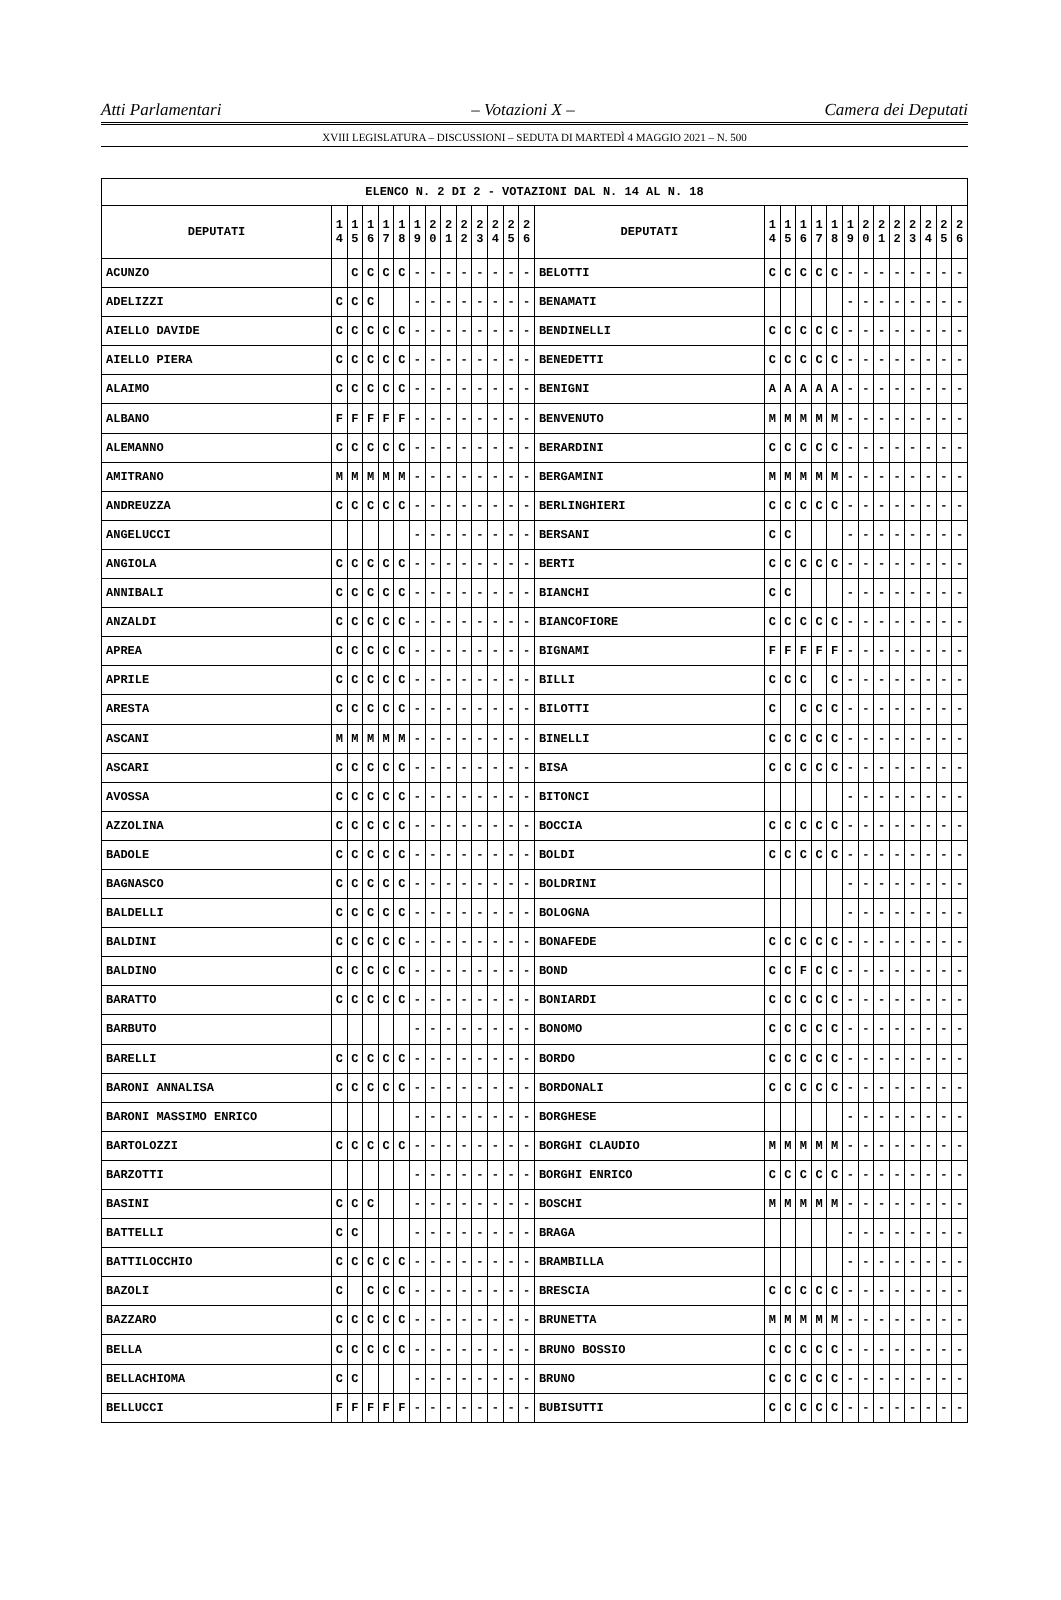Atti Parlamentari – Votazioni X – Camera dei Deputati
XVIII LEGISLATURA – DISCUSSIONI – SEDUTA DI MARTEDÌ 4 MAGGIO 2021 – N. 500
| ELENCO N. 2 DI 2 - VOTAZIONI DAL N. 14 AL N. 18 | | | | | | | | | | | | | | | | | | | | | | | | | | | |
| --- | --- | --- | --- | --- | --- | --- | --- | --- | --- | --- | --- | --- | --- | --- | --- | --- | --- | --- | --- | --- | --- | --- | --- | --- | --- | --- | --- |
| DEPUTATI | 1 4 | 1 5 | 1 6 | 1 7 | 1 8 | 1 9 | 2 0 | 2 1 | 2 2 | 2 3 | 2 4 | 2 5 | 2 6 | DEPUTATI | 1 4 | 1 5 | 1 6 | 1 7 | 1 8 | 1 9 | 2 0 | 2 1 | 2 2 | 2 3 | 2 4 | 2 5 | 2 6 |
| ACUNZO | | C | C | C | C | - | - | - | - | - | - | - | - | BELOTTI | C | C | C | C | C | - | - | - | - | - | - | - | - |
| ADELIZZI | C | C | C | | | - | - | - | - | - | - | - | - | BENAMATI | | | | | | - | - | - | - | - | - | - | - |
| AIELLO DAVIDE | C | C | C | C | C | - | - | - | - | - | - | - | - | BENDINELLI | C | C | C | C | C | - | - | - | - | - | - | - | - |
| AIELLO PIERA | C | C | C | C | C | - | - | - | - | - | - | - | - | BENEDETTI | C | C | C | C | C | - | - | - | - | - | - | - | - |
| ALAIMO | C | C | C | C | C | - | - | - | - | - | - | - | - | BENIGNI | A | A | A | A | A | - | - | - | - | - | - | - | - |
| ALBANO | F | F | F | F | F | - | - | - | - | - | - | - | - | BENVENUTO | M | M | M | M | M | - | - | - | - | - | - | - | - |
| ALEMANNO | C | C | C | C | C | - | - | - | - | - | - | - | - | BERARDINI | C | C | C | C | C | - | - | - | - | - | - | - | - |
| AMITRANO | M | M | M | M | M | - | - | - | - | - | - | - | - | BERGAMINI | M | M | M | M | M | - | - | - | - | - | - | - | - |
| ANDREUZZA | C | C | C | C | C | - | - | - | - | - | - | - | - | BERLINGHIERI | C | C | C | C | C | - | - | - | - | - | - | - | - |
| ANGELUCCI | | | | | | - | - | - | - | - | - | - | - | BERSANI | C | C | | | | - | - | - | - | - | - | - | - |
| ANGIOLA | C | C | C | C | C | - | - | - | - | - | - | - | - | BERTI | C | C | C | C | C | - | - | - | - | - | - | - | - |
| ANNIBALI | C | C | C | C | C | - | - | - | - | - | - | - | - | BIANCHI | C | C | | | | - | - | - | - | - | - | - | - |
| ANZALDI | C | C | C | C | C | - | - | - | - | - | - | - | - | BIANCOFIORE | C | C | C | C | C | - | - | - | - | - | - | - | - |
| APREA | C | C | C | C | C | - | - | - | - | - | - | - | - | BIGNAMI | F | F | F | F | F | - | - | - | - | - | - | - | - |
| APRILE | C | C | C | C | C | - | - | - | - | - | - | - | - | BILLI | C | C | C | | C | - | - | - | - | - | - | - | - |
| ARESTA | C | C | C | C | C | - | - | - | - | - | - | - | - | BILOTTI | C | | C | C | C | - | - | - | - | - | - | - | - |
| ASCANI | M | M | M | M | M | - | - | - | - | - | - | - | - | BINELLI | C | C | C | C | C | - | - | - | - | - | - | - | - |
| ASCARI | C | C | C | C | C | - | - | - | - | - | - | - | - | BISA | C | C | C | C | C | - | - | - | - | - | - | - | - |
| AVOSSA | C | C | C | C | C | - | - | - | - | - | - | - | - | BITONCI | | | | | | - | - | - | - | - | - | - | - |
| AZZOLINA | C | C | C | C | C | - | - | - | - | - | - | - | - | BOCCIA | C | C | C | C | C | - | - | - | - | - | - | - | - |
| BADOLE | C | C | C | C | C | - | - | - | - | - | - | - | - | BOLDI | C | C | C | C | C | - | - | - | - | - | - | - | - |
| BAGNASCO | C | C | C | C | C | - | - | - | - | - | - | - | - | BOLDRINI | | | | | | - | - | - | - | - | - | - | - |
| BALDELLI | C | C | C | C | C | - | - | - | - | - | - | - | - | BOLOGNA | | | | | | - | - | - | - | - | - | - | - |
| BALDINI | C | C | C | C | C | - | - | - | - | - | - | - | - | BONAFEDE | C | C | C | C | C | - | - | - | - | - | - | - | - |
| BALDINO | C | C | C | C | C | - | - | - | - | - | - | - | - | BOND | C | C | F | C | C | - | - | - | - | - | - | - | - |
| BARATTO | C | C | C | C | C | - | - | - | - | - | - | - | - | BONIARDI | C | C | C | C | C | - | - | - | - | - | - | - | - |
| BARBUTO | | | | | | - | - | - | - | - | - | - | - | BONOMO | C | C | C | C | C | - | - | - | - | - | - | - | - |
| BARELLI | C | C | C | C | C | - | - | - | - | - | - | - | - | BORDO | C | C | C | C | C | - | - | - | - | - | - | - | - |
| BARONI ANNALISA | C | C | C | C | C | - | - | - | - | - | - | - | - | BORDONALI | C | C | C | C | C | - | - | - | - | - | - | - | - |
| BARONI MASSIMO ENRICO | | | | | | - | - | - | - | - | - | - | - | BORGHESE | | | | | | - | - | - | - | - | - | - | - |
| BARTOLOZZI | C | C | C | C | C | - | - | - | - | - | - | - | - | BORGHI CLAUDIO | M | M | M | M | M | - | - | - | - | - | - | - | - |
| BARZOTTI | | | | | | - | - | - | - | - | - | - | - | BORGHI ENRICO | C | C | C | C | C | - | - | - | - | - | - | - | - |
| BASINI | C | C | C | | | - | - | - | - | - | - | - | - | BOSCHI | M | M | M | M | M | - | - | - | - | - | - | - | - |
| BATTELLI | C | C | | | | - | - | - | - | - | - | - | - | BRAGA | | | | | | - | - | - | - | - | - | - | - |
| BATTILOCCHIO | C | C | C | C | C | - | - | - | - | - | - | - | - | BRAMBILLA | | | | | | - | - | - | - | - | - | - | - |
| BAZOLI | C | | C | C | C | - | - | - | - | - | - | - | - | BRESCIA | C | C | C | C | C | - | - | - | - | - | - | - | - |
| BAZZARO | C | C | C | C | C | - | - | - | - | - | - | - | - | BRUNETTA | M | M | M | M | M | - | - | - | - | - | - | - | - |
| BELLA | C | C | C | C | C | - | - | - | - | - | - | - | - | BRUNO BOSSIO | C | C | C | C | C | - | - | - | - | - | - | - | - |
| BELLACHIOMA | C | C | | | | - | - | - | - | - | - | - | - | BRUNO | C | C | C | C | C | - | - | - | - | - | - | - | - |
| BELLUCCI | F | F | F | F | F | - | - | - | - | - | - | - | - | BUBISUTTI | C | C | C | C | C | - | - | - | - | - | - | - | - |